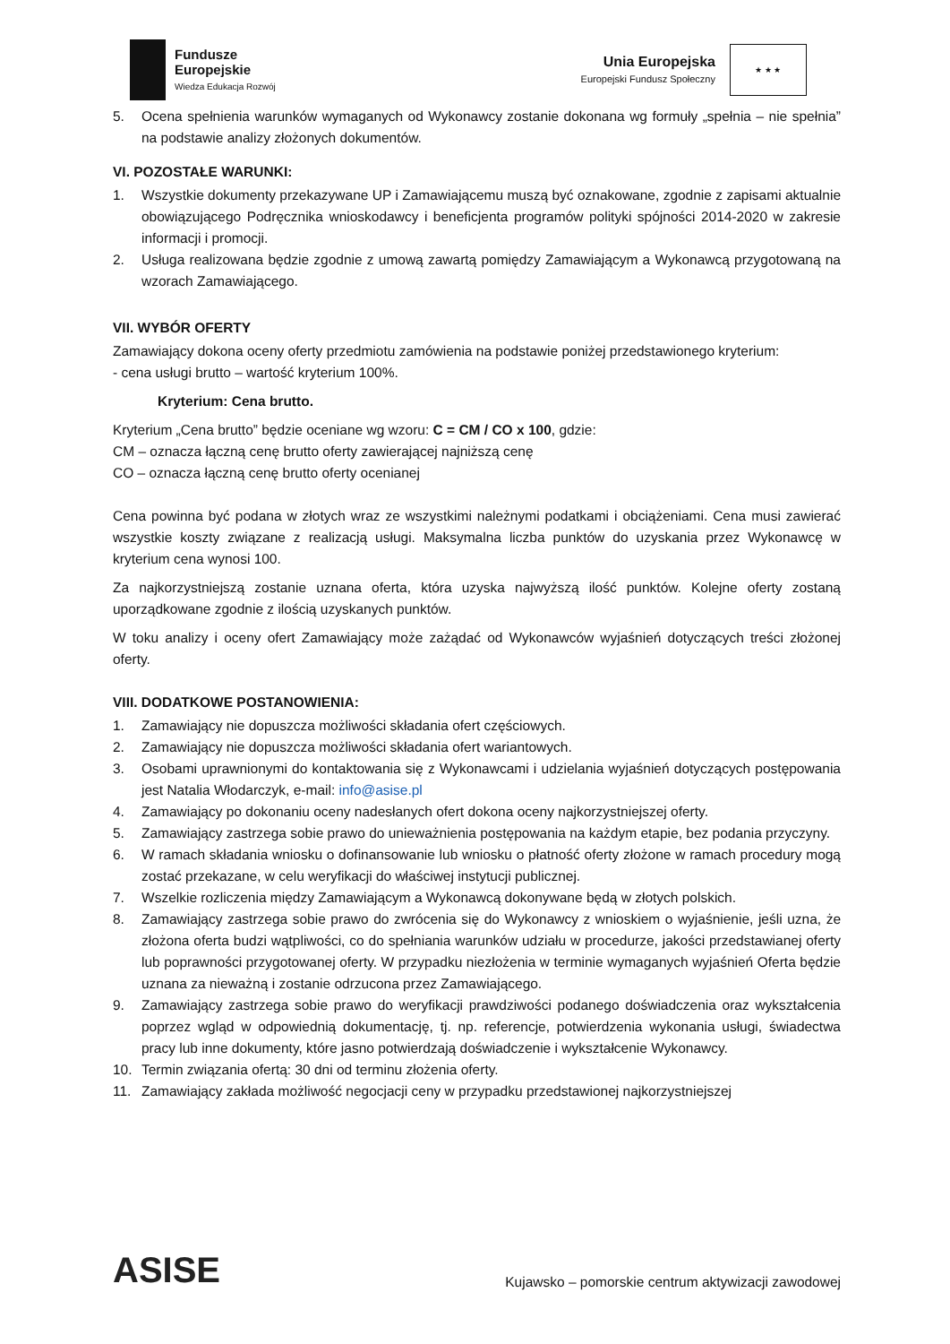Fundusze
Europejskie
Wiedza Edukacja Rozwój
Unia Europejska
Europejski Fundusz Społeczny
★ ★ ★
5. Ocena spełnienia warunków wymaganych od Wykonawcy zostanie dokonana wg formuły „spełnia – nie spełnia” na podstawie analizy złożonych dokumentów.
VI. POZOSTAŁE WARUNKI:
1. Wszystkie dokumenty przekazywane UP i Zamawiającemu muszą być oznakowane, zgodnie z zapisami aktualnie obowiązującego Podręcznika wnioskodawcy i beneficjenta programów polityki spójności 2014-2020 w zakresie informacji i promocji.
2. Usługa realizowana będzie zgodnie z umową zawartą pomiędzy Zamawiającym a Wykonawcą przygotowaną na wzorach Zamawiającego.
VII. WYBÓR OFERTY
Zamawiający dokona oceny oferty przedmiotu zamówienia na podstawie poniżej przedstawionego kryterium:
- cena usługi brutto – wartość kryterium 100%.
Kryterium: Cena brutto.
Kryterium „Cena brutto” będzie oceniane wg wzoru: C = CM / CO x 100, gdzie:
CM – oznacza łączną cenę brutto oferty zawierającej najniższą cenę
CO – oznacza łączną cenę brutto oferty ocenianej
Cena powinna być podana w złotych wraz ze wszystkimi należnymi podatkami i obciążeniami. Cena musi zawierać wszystkie koszty związane z realizacją usługi. Maksymalna liczba punktów do uzyskania przez Wykonawcę w kryterium cena wynosi 100.
Za najkorzystniejszą zostanie uznana oferta, która uzyska najwyższą ilość punktów. Kolejne oferty zostaną uporządkowane zgodnie z ilością uzyskanych punktów.
W toku analizy i oceny ofert Zamawiający może zażądać od Wykonawców wyjaśnień dotyczących treści złożonej oferty.
VIII. DODATKOWE POSTANOWIENIA:
1. Zamawiający nie dopuszcza możliwości składania ofert częściowych.
2. Zamawiający nie dopuszcza możliwości składania ofert wariantowych.
3. Osobami uprawnionymi do kontaktowania się z Wykonawcami i udzielania wyjaśnień dotyczących postępowania jest Natalia Włodarczyk, e-mail: info@asise.pl
4. Zamawiający po dokonaniu oceny nadesłanych ofert dokona oceny najkorzystniejszej oferty.
5. Zamawiający zastrzega sobie prawo do unieważnienia postępowania na każdym etapie, bez podania przyczyny.
6. W ramach składania wniosku o dofinansowanie lub wniosku o płatność oferty złożone w ramach procedury mogą zostać przekazane, w celu weryfikacji do właściwej instytucji publicznej.
7. Wszelkie rozliczenia między Zamawiającym a Wykonawcą dokonywane będą w złotych polskich.
8. Zamawiający zastrzega sobie prawo do zwrócenia się do Wykonawcy z wnioskiem o wyjaśnienie, jeśli uzna, że złożona oferta budzi wątpliwości, co do spełniania warunków udziału w procedurze, jakości przedstawianej oferty lub poprawności przygotowanej oferty. W przypadku niezłożenia w terminie wymaganych wyjaśnień Oferta będzie uznana za nieważną i zostanie odrzucona przez Zamawiającego.
9. Zamawiający zastrzega sobie prawo do weryfikacji prawdziwości podanego doświadczenia oraz wykształcenia poprzez wgląd w odpowiednią dokumentację, tj. np. referencje, potwierdzenia wykonania usługi, świadectwa pracy lub inne dokumenty, które jasno potwierdzają doświadczenie i wykształcenie Wykonawcy.
10. Termin związania ofertą: 30 dni od terminu złożenia oferty.
11. Zamawiający zakłada możliwość negocjacji ceny w przypadku przedstawionej najkorzystniejszej
ASISE
Kujawsko – pomorskie centrum aktywizacji zawodowej